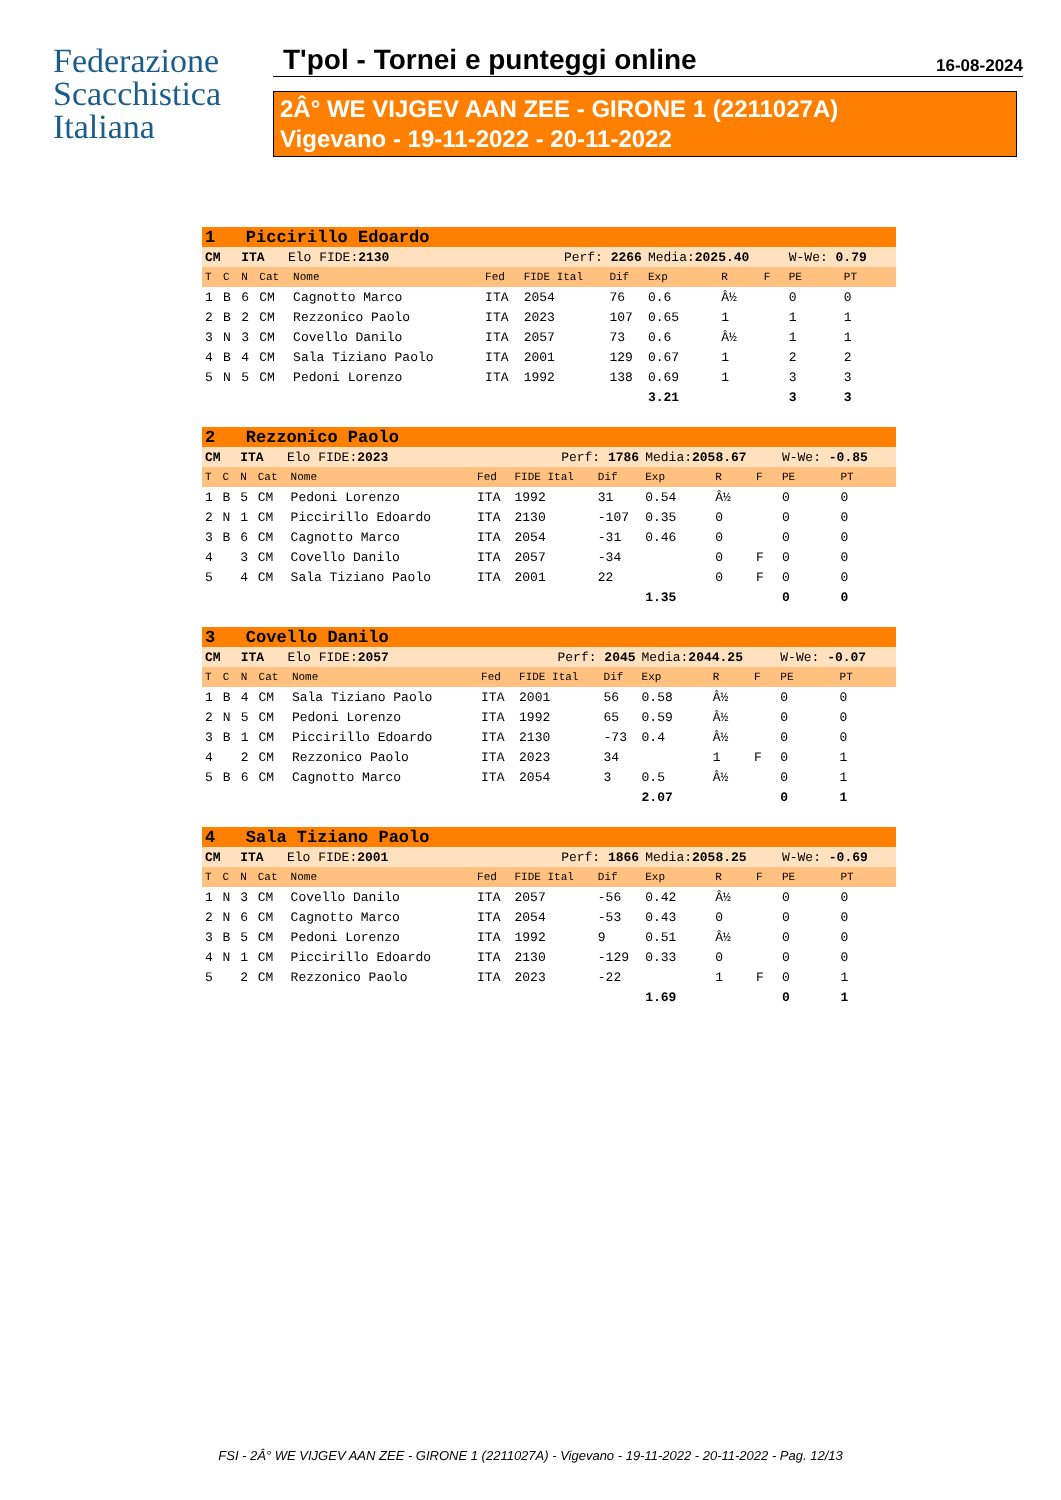Federazione
Scacchistica
Italiana
T'pol - Tornei e punteggi online 16-08-2024
2Â° WE VIJGEV AAN ZEE - GIRONE 1 (2211027A)
Vigevano - 19-11-2022 - 20-11-2022
| 1 Piccirillo Edoardo | | | | | | | | | | | | |
| CM | | ITA Elo FIDE: 2130 | | | Perf: 2266 | | | Media: 2025.40 | | | W-We: 0.79 | |
| T | C | N | Cat | Nome | Fed | FIDE Ital | Dif | Exp | R | F | PE | PT |
| 1 | B | 6 | CM | Cagnotto Marco | ITA | 2054 | 76 | 0.6 | Â½ | | 0 | 0 |
| 2 | B | 2 | CM | Rezzonico Paolo | ITA | 2023 | 107 | 0.65 | 1 | | 1 | 1 |
| 3 | N | 3 | CM | Covello Danilo | ITA | 2057 | 73 | 0.6 | Â½ | | 1 | 1 |
| 4 | B | 4 | CM | Sala Tiziano Paolo | ITA | 2001 | 129 | 0.67 | 1 | | 2 | 2 |
| 5 | N | 5 | CM | Pedoni Lorenzo | ITA | 1992 | 138 | 0.69 | 1 | | 3 | 3 |
| | | | | | | | | 3.21 | | | 3 | 3 |
| 2 Rezzonico Paolo | | | | | | | | | | | | |
| CM | | ITA Elo FIDE: 2023 | | | Perf: 1786 | | | Media: 2058.67 | | | W-We: -0.85 | |
| T | C | N | Cat | Nome | Fed | FIDE Ital | Dif | Exp | R | F | PE | PT |
| 1 | B | 5 | CM | Pedoni Lorenzo | ITA | 1992 | 31 | 0.54 | Â½ | | 0 | 0 |
| 2 | N | 1 | CM | Piccirillo Edoardo | ITA | 2130 | -107 | 0.35 | 0 | | 0 | 0 |
| 3 | B | 6 | CM | Cagnotto Marco | ITA | 2054 | -31 | 0.46 | 0 | | 0 | 0 |
| 4 | | 3 | CM | Covello Danilo | ITA | 2057 | -34 | | 0 | F | 0 | 0 |
| 5 | | 4 | CM | Sala Tiziano Paolo | ITA | 2001 | 22 | | 0 | F | 0 | 0 |
| | | | | | | | | 1.35 | | | 0 | 0 |
| 3 Covello Danilo | | | | | | | | | | | | |
| CM | | ITA Elo FIDE: 2057 | | | Perf: 2045 | | | Media: 2044.25 | | | W-We: -0.07 | |
| T | C | N | Cat | Nome | Fed | FIDE Ital | Dif | Exp | R | F | PE | PT |
| 1 | B | 4 | CM | Sala Tiziano Paolo | ITA | 2001 | 56 | 0.58 | Â½ | | 0 | 0 |
| 2 | N | 5 | CM | Pedoni Lorenzo | ITA | 1992 | 65 | 0.59 | Â½ | | 0 | 0 |
| 3 | B | 1 | CM | Piccirillo Edoardo | ITA | 2130 | -73 | 0.4 | Â½ | | 0 | 0 |
| 4 | | 2 | CM | Rezzonico Paolo | ITA | 2023 | 34 | | 1 | F | 0 | 1 |
| 5 | B | 6 | CM | Cagnotto Marco | ITA | 2054 | 3 | 0.5 | Â½ | | 0 | 1 |
| | | | | | | | | 2.07 | | | 0 | 1 |
| 4 Sala Tiziano Paolo | | | | | | | | | | | | |
| CM | | ITA Elo FIDE: 2001 | | | Perf: 1866 | | | Media: 2058.25 | | | W-We: -0.69 | |
| T | C | N | Cat | Nome | Fed | FIDE Ital | Dif | Exp | R | F | PE | PT |
| 1 | N | 3 | CM | Covello Danilo | ITA | 2057 | -56 | 0.42 | Â½ | | 0 | 0 |
| 2 | N | 6 | CM | Cagnotto Marco | ITA | 2054 | -53 | 0.43 | 0 | | 0 | 0 |
| 3 | B | 5 | CM | Pedoni Lorenzo | ITA | 1992 | 9 | 0.51 | Â½ | | 0 | 0 |
| 4 | N | 1 | CM | Piccirillo Edoardo | ITA | 2130 | -129 | 0.33 | 0 | | 0 | 0 |
| 5 | | 2 | CM | Rezzonico Paolo | ITA | 2023 | -22 | | 1 | F | 0 | 1 |
| | | | | | | | | 1.69 | | | 0 | 1 |
FSI - 2Â° WE VIJGEV AAN ZEE - GIRONE 1 (2211027A) - Vigevano - 19-11-2022 - 20-11-2022 - Pag. 12/13